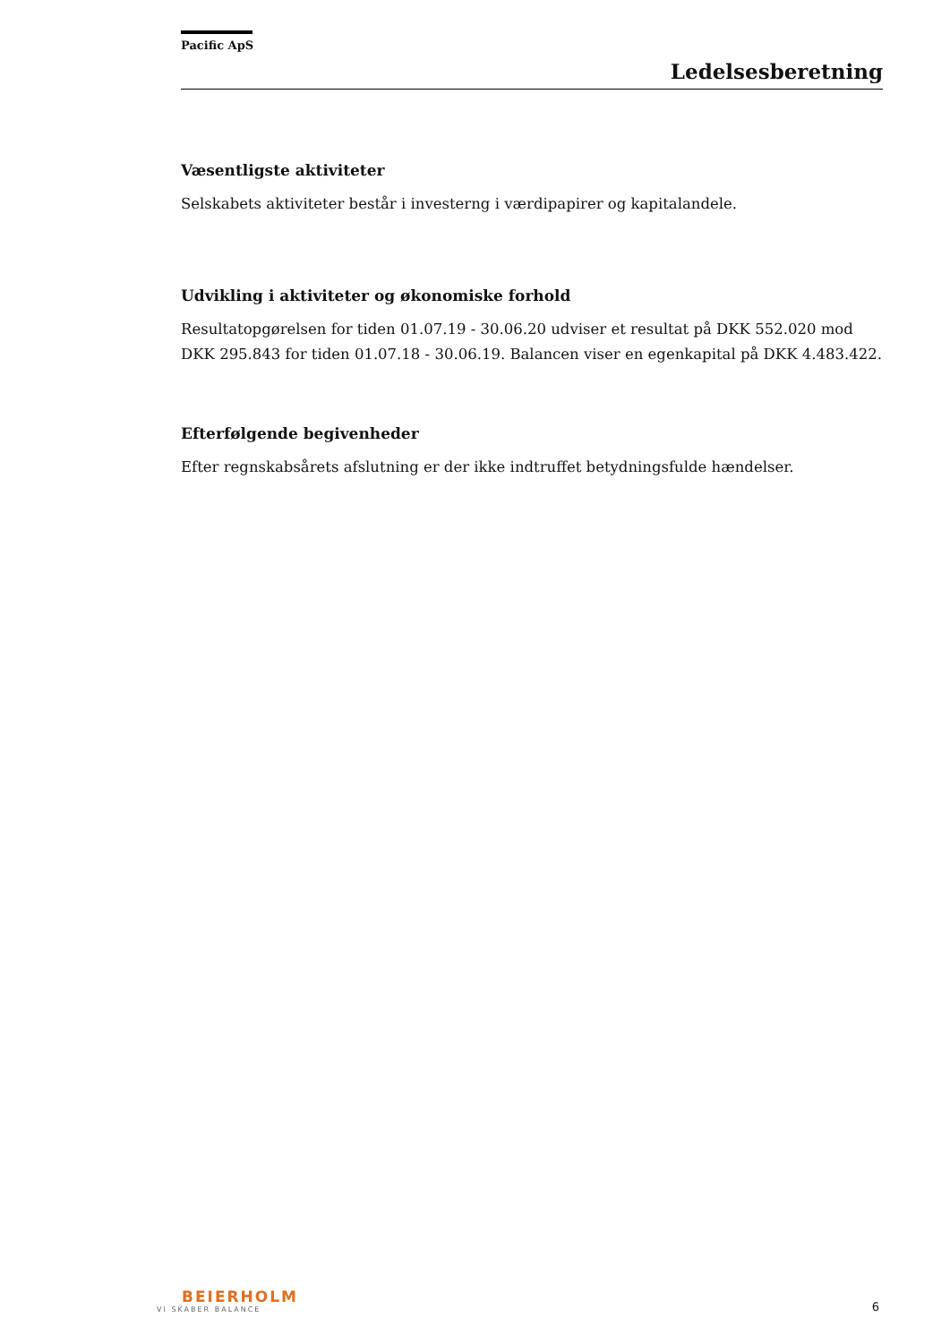Pacific ApS
Ledelsesberetning
Væsentligste aktiviteter
Selskabets aktiviteter består i investerng i værdipapirer og kapitalandele.
Udvikling i aktiviteter og økonomiske forhold
Resultatopgørelsen for tiden 01.07.19 - 30.06.20 udviser et resultat på DKK 552.020 mod DKK 295.843 for tiden 01.07.18 - 30.06.19. Balancen viser en egenkapital på DKK 4.483.422.
Efterfølgende begivenheder
Efter regnskabsårets afslutning er der ikke indtruffet betydningsfulde hændelser.
BEIERHOLM
VI SKABER BALANCE
6